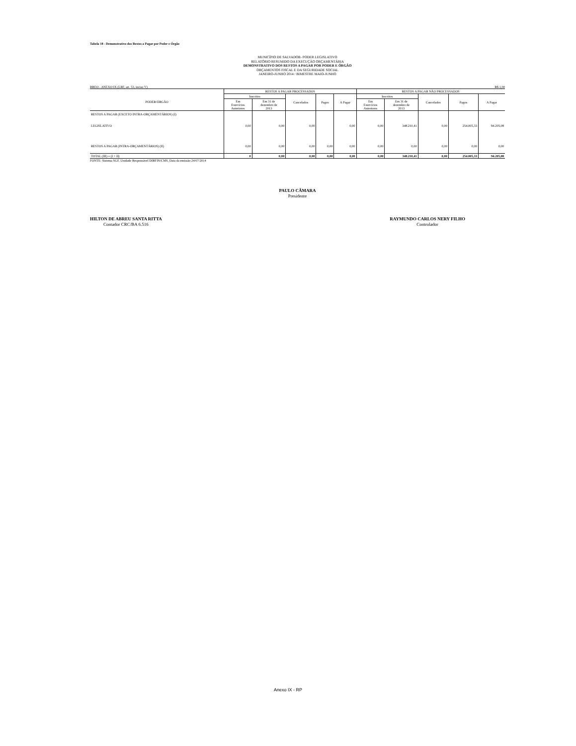Tabela 18 - Demonstrativo dos Restos a Pagar por Poder e Órgão
MUNICÍPIO DE SALVADOR- PODER LEGISLATIVO
RELATÓRIO RESUMIDO DA EXECUÇÃO ORÇAMENTÁRIA
DEMONSTRATIVO DOS RESTOS A PAGAR POR PODER E ÓRGÃO
ORÇAMENTOS FISCAL E DA SEGURIDADE SOCIAL
JANEIRO-JUNHO 2014 / BIMESTRE MAIO-JUNHO
RREO - ANEXO IX (LRF, art. 53, inciso V) R$ 1,00
| PODER/ÓRGÃO | RESTOS A PAGAR PROCESSADOS | | | | | RESTOS A PAGAR NÃO PROCESSADOS | | | | |
| --- | --- | --- | --- | --- | --- | --- | --- | --- | --- | --- |
| | Inscritos | | Cancelados | Pagos | A Pagar | Inscritos | | Cancelados | Pagos | A Pagar |
| | Em Exercícios Anteriores | Em 31 de dezembro de 2013 | | | | Em Exercícios Anteriores | Em 31 de dezembro de 2013 | | | |
| RESTOS A PAGAR (EXCETO INTRA-ORÇAMENTÁRIOS) (I) | | | | | | | | | | |
| LEGISLATIVO | 0,00 | 0,00 | 0,00 | | 0,00 | 0,00 | 348.210,41 | 0,00 | 254.005,33 | 94.205,08 |
| RESTOS A PAGAR (INTRA-ORÇAMENTÁRIOS) (II) | 0,00 | 0,00 | 0,00 | 0,00 | 0,00 | 0,00 | 0,00 | 0,00 | 0,00 | 0,00 |
| TOTAL (III) = (I + II) | 0 | 0,00 | 0,00 | 0,00 | 0,00 | 0,00 | 348.210,41 | 0,00 | 254.005,33 | 94.205,08 |
FONTE: Sistema SGF, Unidade Responsável DIRFIN/CMS, Data da emissão 24/07/2014
PAULO CÂMARA
Presidente
HILTON DE ABREU SANTA RITTA
Contador CRC/BA 6.516
RAYMUNDO CARLOS NERY FILHO
Controlador
Anexo IX - RP